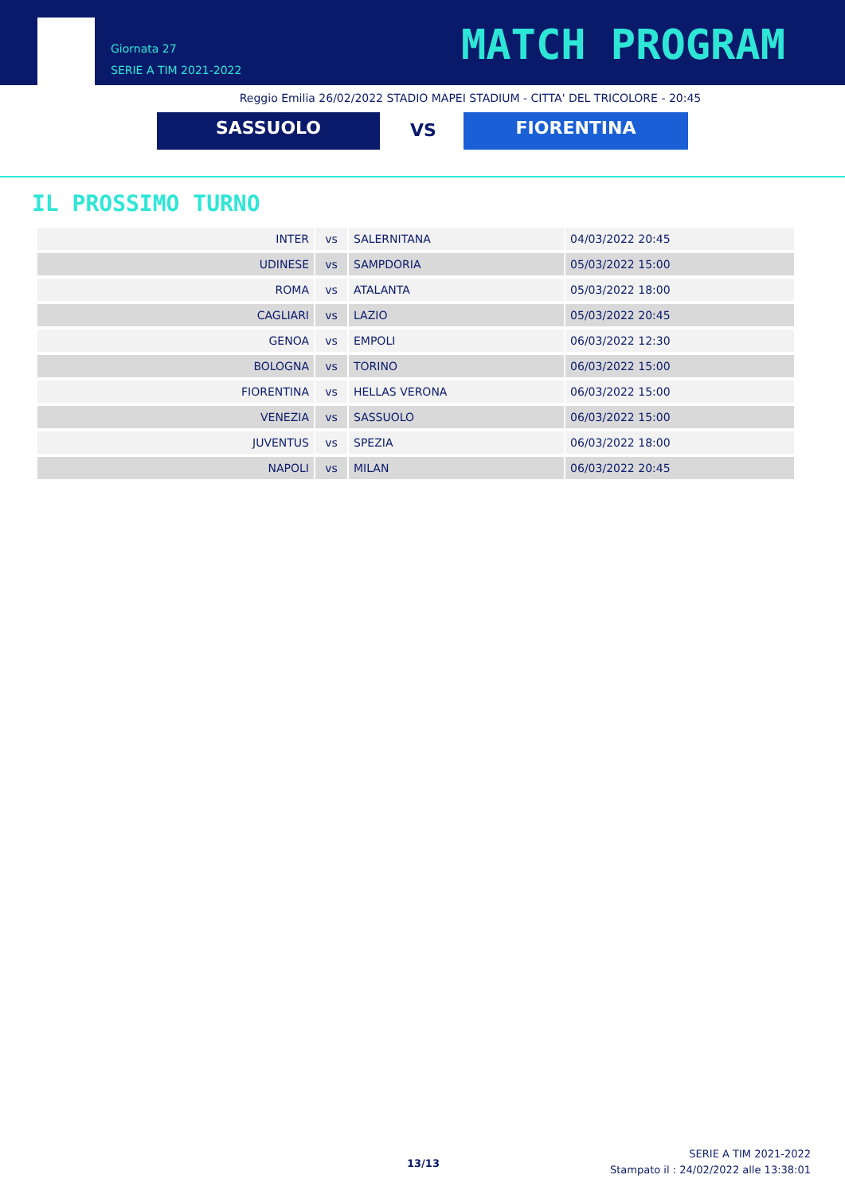Giornata 27
SERIE A TIM 2021-2022
MATCH PROGRAM
Reggio Emilia 26/02/2022 STADIO MAPEI STADIUM - CITTA' DEL TRICOLORE - 20:45
SASSUOLO VS FIORENTINA
IL PROSSIMO TURNO
| INTER | vs | SALERNITANA | 04/03/2022 20:45 |
| UDINESE | vs | SAMPDORIA | 05/03/2022 15:00 |
| ROMA | vs | ATALANTA | 05/03/2022 18:00 |
| CAGLIARI | vs | LAZIO | 05/03/2022 20:45 |
| GENOA | vs | EMPOLI | 06/03/2022 12:30 |
| BOLOGNA | vs | TORINO | 06/03/2022 15:00 |
| FIORENTINA | vs | HELLAS VERONA | 06/03/2022 15:00 |
| VENEZIA | vs | SASSUOLO | 06/03/2022 15:00 |
| JUVENTUS | vs | SPEZIA | 06/03/2022 18:00 |
| NAPOLI | vs | MILAN | 06/03/2022 20:45 |
13/13
SERIE A TIM 2021-2022
Stampato il : 24/02/2022 alle 13:38:01